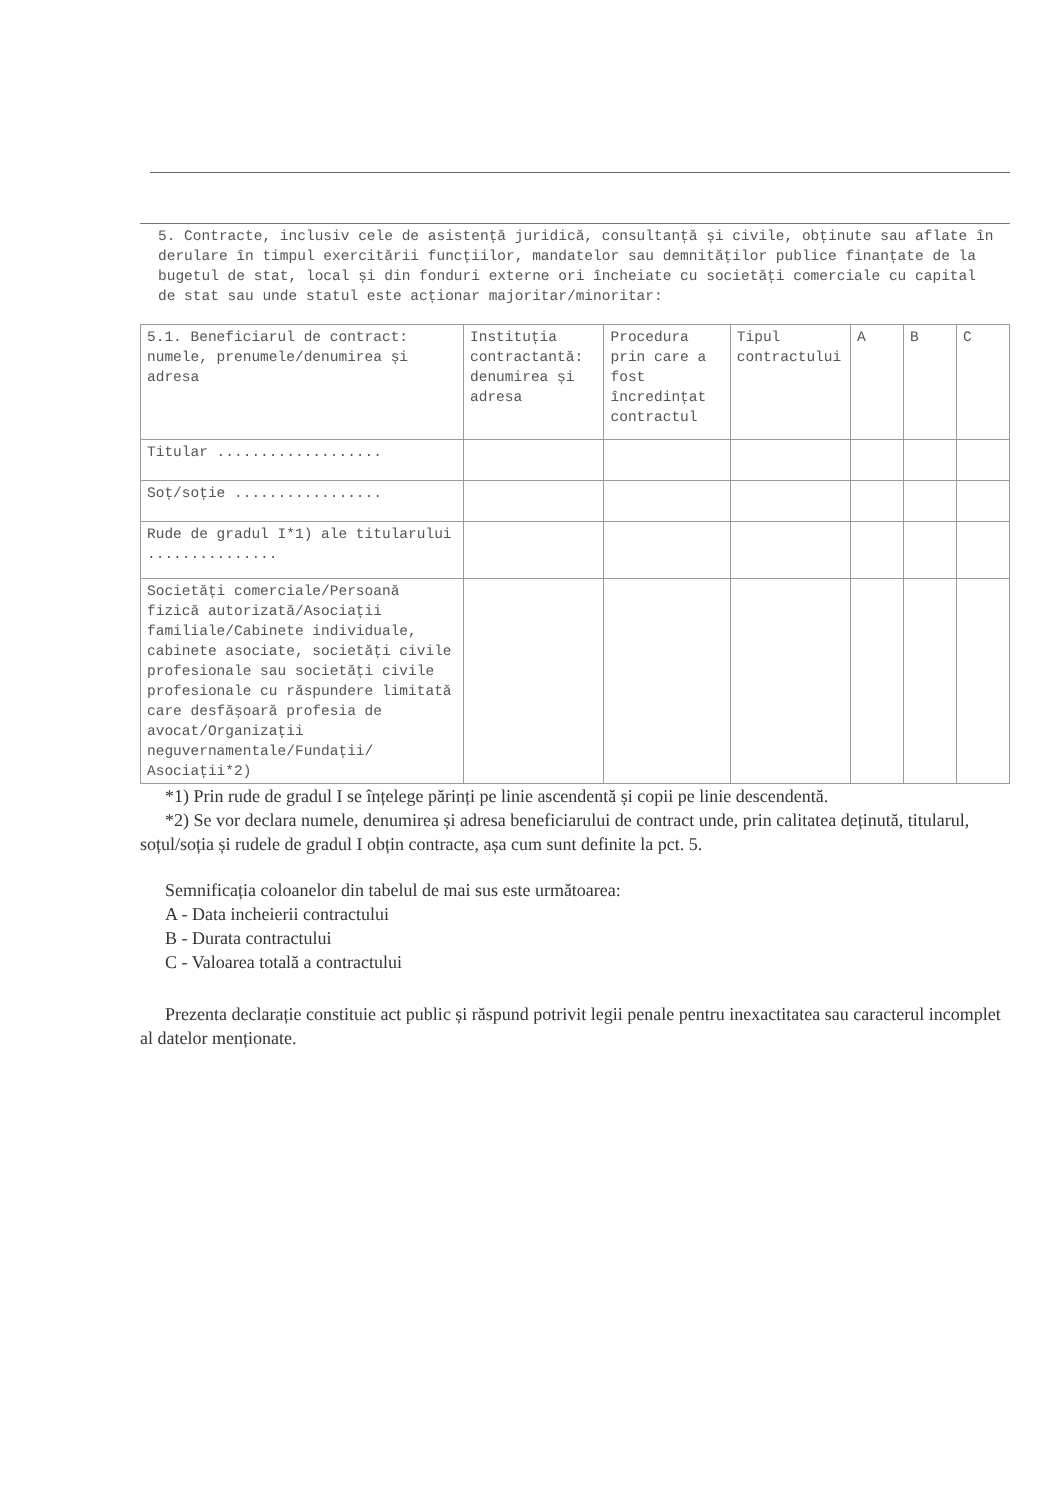5. Contracte, inclusiv cele de asistență juridică, consultanță și civile, obținute sau aflate în derulare în timpul exercitării funcțiilor, mandatelor sau demnităților publice finanțate de la bugetul de stat, local și din fonduri externe ori încheiate cu societăți comerciale cu capital de stat sau unde statul este acționar majoritar/minoritar:
| 5.1. Beneficiarul de contract: numele, prenumele/denumirea și adresa | Instituția contractantă: denumirea și adresa | Procedura prin care a fost încredințat contractul | Tipul contractului | A | B | C |
| Titular ................... | | | | | | |
| Soț/soție ................. | | | | | | |
| Rude de gradul I*1) ale titularului ............... | | | | | | |
| Societăți comerciale/Persoană fizică autorizată/Asociații familiale/Cabinete individuale, cabinete asociate, societăți civile profesionale sau societăți civile profesionale cu răspundere limitată care desfășoară profesia de avocat/Organizații neguvernamentale/Fundații/ Asociații*2) | | | | | | |
*1) Prin rude de gradul I se înțelege părinți pe linie ascendentă și copii pe linie descendentă.
*2) Se vor declara numele, denumirea și adresa beneficiarului de contract unde, prin calitatea deținută, titularul, soțul/soția și rudele de gradul I obțin contracte, așa cum sunt definite la pct. 5.
Semnificația coloanelor din tabelul de mai sus este următoarea:
A - Data incheierii contractului
B - Durata contractului
C - Valoarea totală a contractului
Prezenta declarație constituie act public și răspund potrivit legii penale pentru inexactitatea sau caracterul incomplet al datelor menționate.